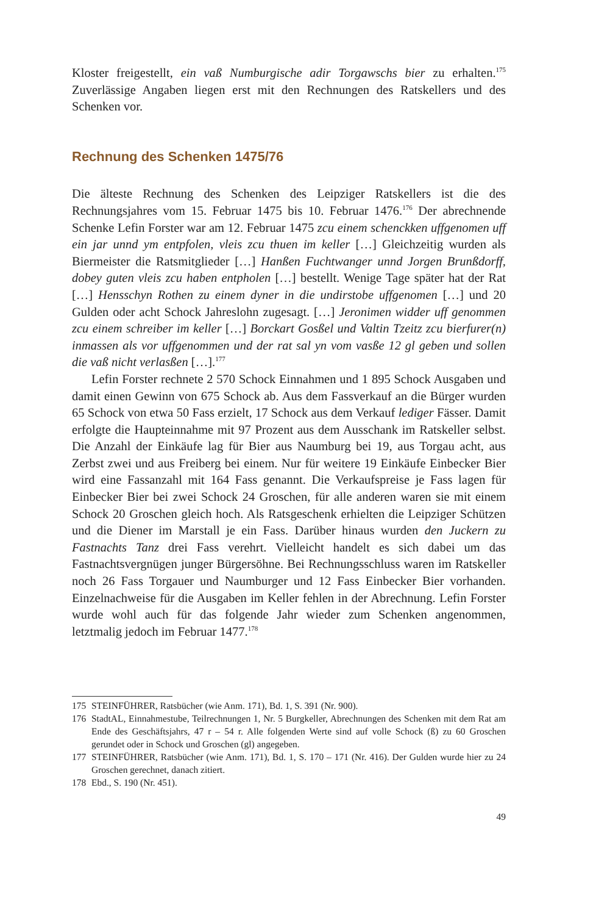Kloster freigestellt, ein vaß Numburgische adir Torgawschs bier zu erhalten.<sup>175</sup> Zuverlässige Angaben liegen erst mit den Rechnungen des Ratskellers und des Schenken vor.
Rechnung des Schenken 1475/76
Die älteste Rechnung des Schenken des Leipziger Ratskellers ist die des Rechnungsjahres vom 15. Februar 1475 bis 10. Februar 1476.<sup>176</sup> Der abrechnende Schenke Lefin Forster war am 12. Februar 1475 zcu einem schenckken uffgenomen uff ein jar unnd ym entpfolen, vleis zcu thuen im keller […] Gleichzeitig wurden als Biermeister die Ratsmitglieder […] Hanßen Fuchtwanger unnd Jorgen Brunßdorff, dobey guten vleis zcu haben entpholen […] bestellt. Wenige Tage später hat der Rat […] Hensschyn Rothen zu einem dyner in die undirstobe uffgenomen […] und 20 Gulden oder acht Schock Jahreslohn zugesagt. […] Jeronimen widder uff genommen zcu einem schreiber im keller […] Borckart Gosßel und Valtin Tzeitz zcu bierfurer(n) inmassen als vor uffgenommen und der rat sal yn vom vasße 12 gl geben und sollen die vaß nicht verlasßen […].<sup>177</sup>
Lefin Forster rechnete 2 570 Schock Einnahmen und 1 895 Schock Ausgaben und damit einen Gewinn von 675 Schock ab. Aus dem Fassverkauf an die Bürger wurden 65 Schock von etwa 50 Fass erzielt, 17 Schock aus dem Verkauf lediger Fässer. Damit erfolgte die Haupteinnahme mit 97 Prozent aus dem Ausschank im Ratskeller selbst. Die Anzahl der Einkäufe lag für Bier aus Naumburg bei 19, aus Torgau acht, aus Zerbst zwei und aus Freiberg bei einem. Nur für weitere 19 Einkäufe Einbecker Bier wird eine Fassanzahl mit 164 Fass genannt. Die Verkaufspreise je Fass lagen für Einbecker Bier bei zwei Schock 24 Groschen, für alle anderen waren sie mit einem Schock 20 Groschen gleich hoch. Als Ratsgeschenk erhielten die Leipziger Schützen und die Diener im Marstall je ein Fass. Darüber hinaus wurden den Juckern zu Fastnachts Tanz drei Fass verehrt. Vielleicht handelt es sich dabei um das Fastnachtsvergnügen junger Bürgersöhne. Bei Rechnungsschluss waren im Ratskeller noch 26 Fass Torgauer und Naumburger und 12 Fass Einbecker Bier vorhanden. Einzelnachweise für die Ausgaben im Keller fehlen in der Abrechnung. Lefin Forster wurde wohl auch für das folgende Jahr wieder zum Schenken angenommen, letztmalig jedoch im Februar 1477.<sup>178</sup>
175 STEINFÜHRER, Ratsbücher (wie Anm. 171), Bd. 1, S. 391 (Nr. 900).
176 StadtAL, Einnahmestube, Teilrechnungen 1, Nr. 5 Burgkeller, Abrechnungen des Schenken mit dem Rat am Ende des Geschäftsjahrs, 47 r – 54 r. Alle folgenden Werte sind auf volle Schock (ß) zu 60 Groschen gerundet oder in Schock und Groschen (gl) angegeben.
177 STEINFÜHRER, Ratsbücher (wie Anm. 171), Bd. 1, S. 170 – 171 (Nr. 416). Der Gulden wurde hier zu 24 Groschen gerechnet, danach zitiert.
178 Ebd., S. 190 (Nr. 451).
49